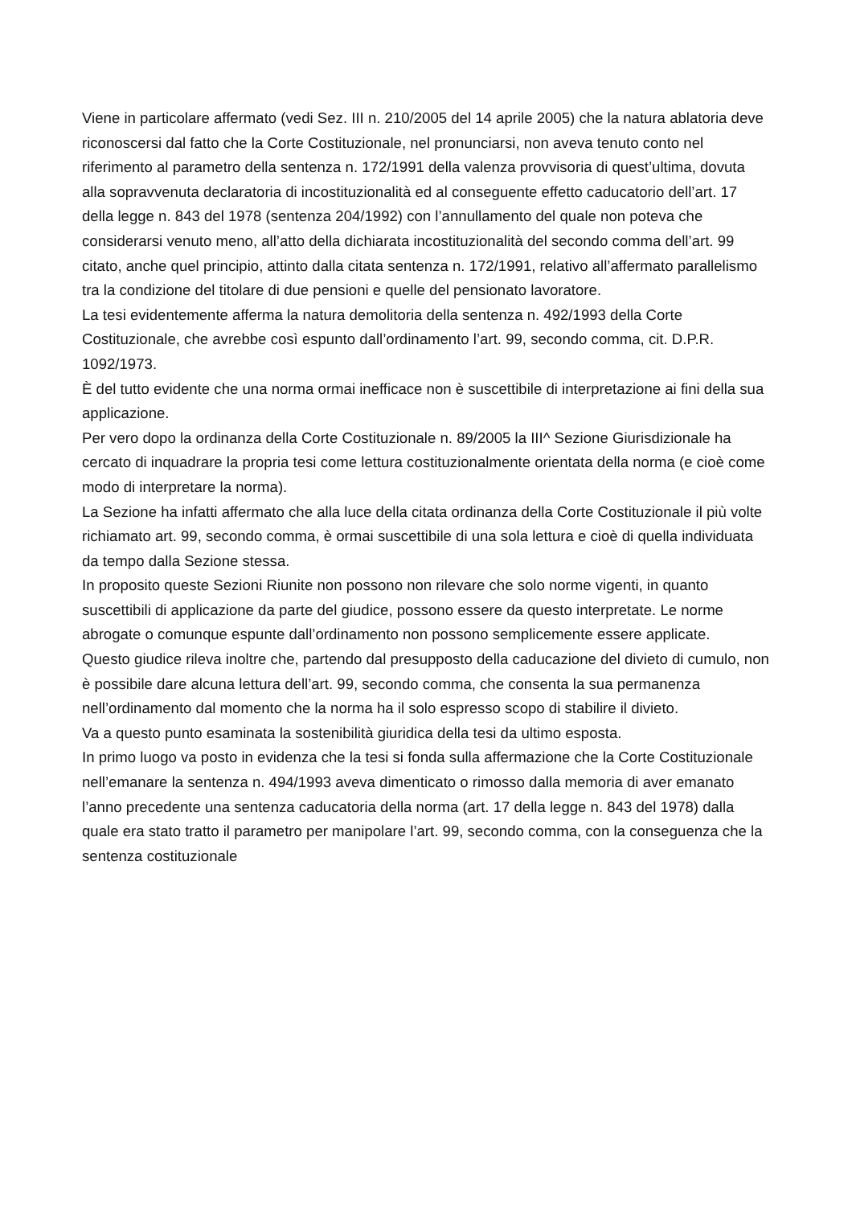Viene in particolare affermato (vedi Sez. III n. 210/2005 del 14 aprile 2005) che la natura ablatoria deve riconoscersi dal fatto che la Corte Costituzionale, nel pronunciarsi, non aveva tenuto conto nel riferimento al parametro della sentenza n. 172/1991 della valenza provvisoria di quest’ultima, dovuta alla sopravvenuta declaratoria di incostituzionalità ed al conseguente effetto caducatorio dell’art. 17 della legge n. 843 del 1978 (sentenza 204/1992) con l’annullamento del quale non poteva che considerarsi venuto meno, all’atto della dichiarata incostituzionalità del secondo comma dell’art. 99 citato, anche quel principio, attinto dalla citata sentenza n. 172/1991, relativo all’affermato parallelismo tra la condizione del titolare di due pensioni e quelle del pensionato lavoratore.
La tesi evidentemente afferma la natura demolitoria della sentenza n. 492/1993 della Corte Costituzionale, che avrebbe così espunto dall’ordinamento l’art. 99, secondo comma, cit. D.P.R. 1092/1973.
È del tutto evidente che una norma ormai inefficace non è suscettibile di interpretazione ai fini della sua applicazione.
Per vero dopo la ordinanza della Corte Costituzionale n. 89/2005 la III^ Sezione Giurisdizionale ha cercato di inquadrare la propria tesi come lettura costituzionalmente orientata della norma (e cioè come modo di interpretare la norma).
La Sezione ha infatti affermato che alla luce della citata ordinanza della Corte Costituzionale il più volte richiamato art. 99, secondo comma, è ormai suscettibile di una sola lettura e cioè di quella individuata da tempo dalla Sezione stessa.
In proposito queste Sezioni Riunite non possono non rilevare che solo norme vigenti, in quanto suscettibili di applicazione da parte del giudice, possono essere da questo interpretate. Le norme abrogate o comunque espunte dall’ordinamento non possono semplicemente essere applicate.
Questo giudice rileva inoltre che, partendo dal presupposto della caducazione del divieto di cumulo, non è possibile dare alcuna lettura dell’art. 99, secondo comma, che consenta la sua permanenza nell’ordinamento dal momento che la norma ha il solo espresso scopo di stabilire il divieto.
Va a questo punto esaminata la sostenibilità giuridica della tesi da ultimo esposta.
In primo luogo va posto in evidenza che la tesi si fonda sulla affermazione che la Corte Costituzionale nell’emanare la sentenza n. 494/1993 aveva dimenticato o rimosso dalla memoria di aver emanato l’anno precedente una sentenza caducatoria della norma (art. 17 della legge n. 843 del 1978) dalla quale era stato tratto il parametro per manipolare l’art. 99, secondo comma, con la conseguenza che la sentenza costituzionale